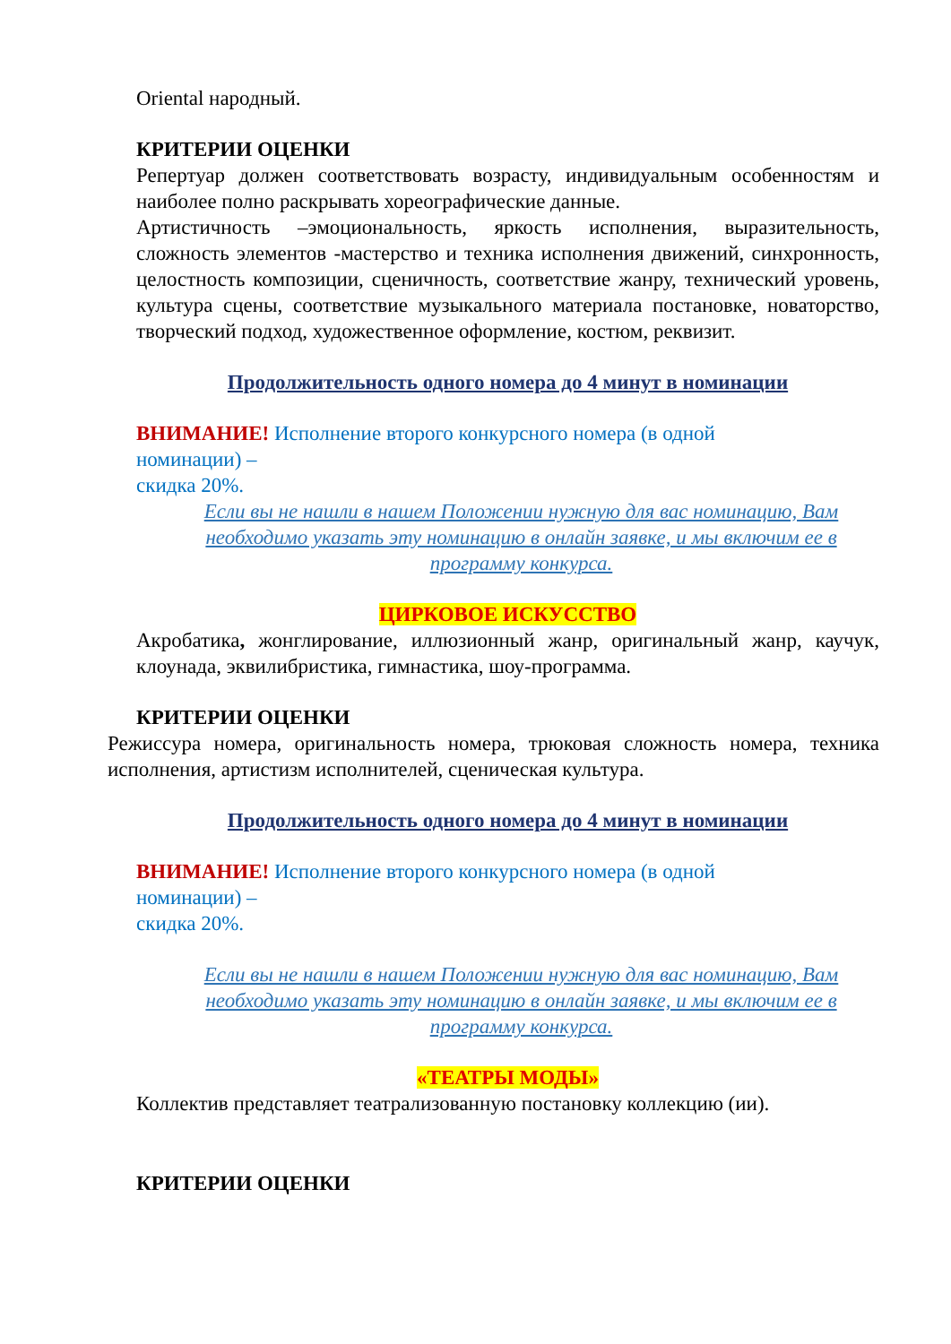Oriental народный.
КРИТЕРИИ ОЦЕНКИ
Репертуар должен соответствовать возрасту, индивидуальным особенностям и наиболее полно раскрывать хореографические данные.
Артистичность –эмоциональность, яркость исполнения, выразительность, сложность элементов -мастерство и техника исполнения движений, синхронность, целостность композиции, сценичность, соответствие жанру, технический уровень, культура сцены, соответствие музыкального материала постановке, новаторство, творческий подход, художественное оформление, костюм, реквизит.
Продолжительность одного номера до 4 минут в номинации
ВНИМАНИЕ! Исполнение второго конкурсного номера (в одной
номинации) –
скидка 20%.
Если вы не нашли в нашем Положении нужную для вас номинацию, Вам необходимо указать эту номинацию в онлайн заявке, и мы включим ее в программу конкурса.
ЦИРКОВОЕ ИСКУССТВО
Акробатика, жонглирование, иллюзионный жанр, оригинальный жанр, каучук, клоунада, эквилибристика, гимнастика, шоу-программа.
КРИТЕРИИ ОЦЕНКИ
Режиссура номера, оригинальность номера, трюковая сложность номера, техника исполнения, артистизм исполнителей, сценическая культура.
Продолжительность одного номера до 4 минут в номинации
ВНИМАНИЕ! Исполнение второго конкурсного номера (в одной
номинации) –
скидка 20%.
Если вы не нашли в нашем Положении нужную для вас номинацию, Вам необходимо указать эту номинацию в онлайн заявке, и мы включим ее в программу конкурса.
«ТЕАТРЫ МОДЫ»
Коллектив представляет театрализованную постановку коллекцию (ии).
КРИТЕРИИ ОЦЕНКИ